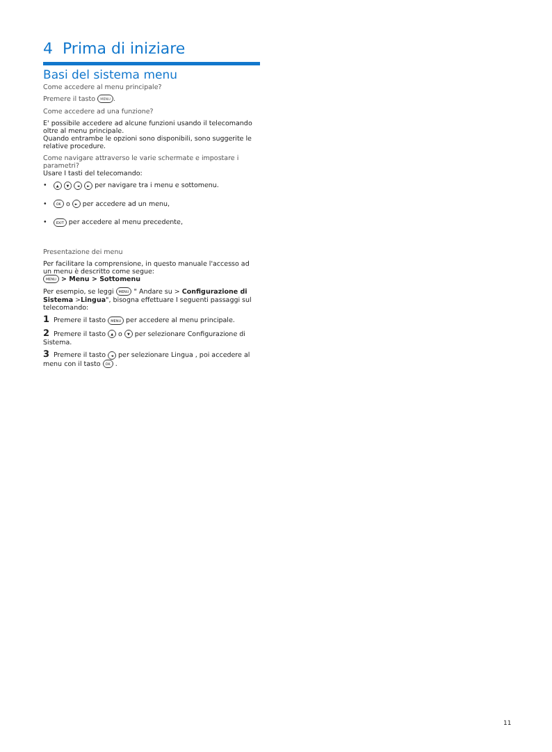4 Prima di iniziare
Basi del sistema menu
Come accedere al menu principale?
Premere il tasto MENU.
Come accedere ad una funzione?
E' possibile accedere ad alcune funzioni usando il telecomando oltre al menu principale.
Quando entrambe le opzioni sono disponibili, sono suggerite le relative procedure.
Come navigare attraverso le varie schermate e impostare i parametri?
Usare I tasti del telecomando:
• ▲ ▼ ◄ ► per navigare tra i menu e sottomenu.
• OK o ► per accedere ad un menu,
• EXIT per accedere al menu precedente,
Presentazione dei menu
Per facilitare la comprensione, in questo manuale l'accesso ad un menu è descritto come segue:
MENU > Menu > Sottomenu
Per esempio, se leggi MENU " Andare su > Configurazione di Sistema >Lingua", bisogna effettuare I seguenti passaggi sul telecomando:
1 Premere il tasto MENU per accedere al menu principale.
2 Premere il tasto ▲ o ▼ per selezionare Configurazione di Sistema.
3 Premere il tasto ◄ per selezionare Lingua , poi accedere al menu con il tasto OK .
11